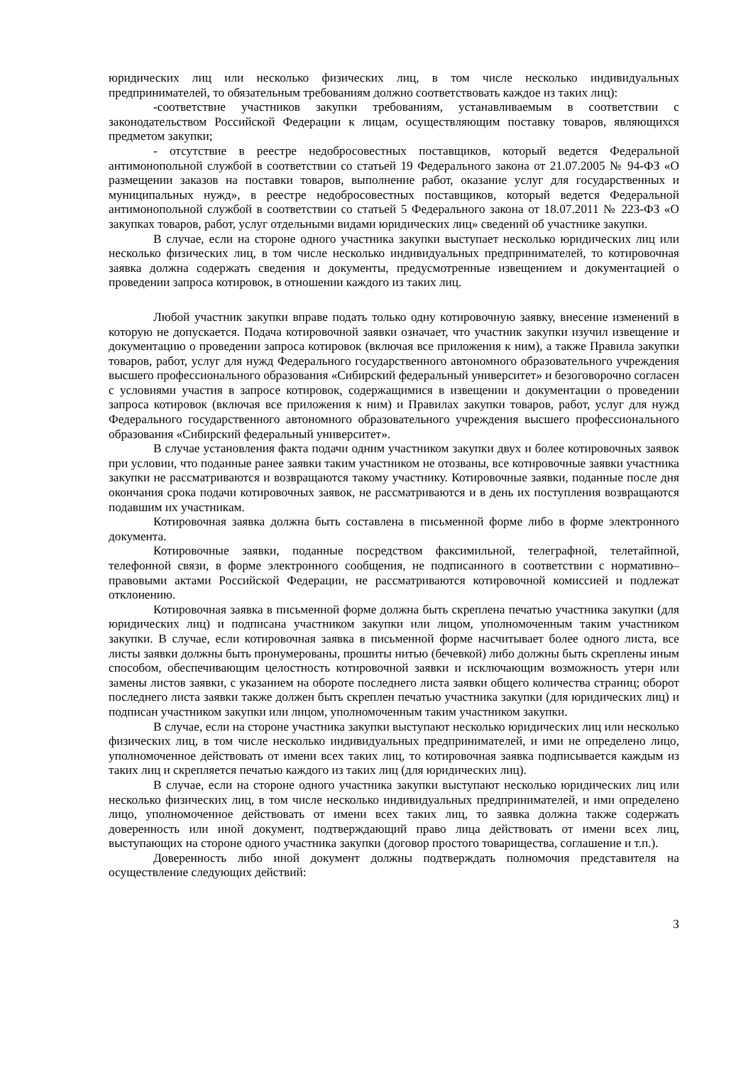юридических лиц или несколько физических лиц, в том числе несколько индивидуальных предпринимателей, то обязательным требованиям должно соответствовать каждое из таких лиц):
-соответствие участников закупки требованиям, устанавливаемым в соответствии с законодательством Российской Федерации к лицам, осуществляющим поставку товаров, являющихся предметом закупки;
- отсутствие в реестре недобросовестных поставщиков, который ведется Федеральной антимонопольной службой в соответствии со статьей 19 Федерального закона от 21.07.2005 № 94-ФЗ «О размещении заказов на поставки товаров, выполнение работ, оказание услуг для государственных и муниципальных нужд», в реестре недобросовестных поставщиков, который ведется Федеральной антимонопольной службой в соответствии со статьей 5 Федерального закона от 18.07.2011 № 223-ФЗ «О закупках товаров, работ, услуг отдельными видами юридических лиц» сведений об участнике закупки.
В случае, если на стороне одного участника закупки выступает несколько юридических лиц или несколько физических лиц, в том числе несколько индивидуальных предпринимателей, то котировочная заявка должна содержать сведения и документы, предусмотренные извещением и документацией о проведении запроса котировок, в отношении каждого из таких лиц.
Любой участник закупки вправе подать только одну котировочную заявку, внесение изменений в которую не допускается. Подача котировочной заявки означает, что участник закупки изучил извещение и документацию о проведении запроса котировок (включая все приложения к ним), а также Правила закупки товаров, работ, услуг для нужд Федерального государственного автономного образовательного учреждения высшего профессионального образования «Сибирский федеральный университет» и безоговорочно согласен с условиями участия в запросе котировок, содержащимися в извещении и документации о проведении запроса котировок (включая все приложения к ним) и Правилах закупки товаров, работ, услуг для нужд Федерального государственного автономного образовательного учреждения высшего профессионального образования «Сибирский федеральный университет».
В случае установления факта подачи одним участником закупки двух и более котировочных заявок при условии, что поданные ранее заявки таким участником не отозваны, все котировочные заявки участника закупки не рассматриваются и возвращаются такому участнику. Котировочные заявки, поданные после дня окончания срока подачи котировочных заявок, не рассматриваются и в день их поступления возвращаются подавшим их участникам.
Котировочная заявка должна быть составлена в письменной форме либо в форме электронного документа.
Котировочные заявки, поданные посредством факсимильной, телеграфной, телетайпной, телефонной связи, в форме электронного сообщения, не подписанного в соответствии с нормативно–правовыми актами Российской Федерации, не рассматриваются котировочной комиссией и подлежат отклонению.
Котировочная заявка в письменной форме должна быть скреплена печатью участника закупки (для юридических лиц) и подписана участником закупки или лицом, уполномоченным таким участником закупки. В случае, если котировочная заявка в письменной форме насчитывает более одного листа, все листы заявки должны быть пронумерованы, прошиты нитью (бечевкой) либо должны быть скреплены иным способом, обеспечивающим целостность котировочной заявки и исключающим возможность утери или замены листов заявки, с указанием на обороте последнего листа заявки общего количества страниц; оборот последнего листа заявки также должен быть скреплен печатью участника закупки (для юридических лиц) и подписан участником закупки или лицом, уполномоченным таким участником закупки.
В случае, если на стороне участника закупки выступают несколько юридических лиц или несколько физических лиц, в том числе несколько индивидуальных предпринимателей, и ими не определено лицо, уполномоченное действовать от имени всех таких лиц, то котировочная заявка подписывается каждым из таких лиц и скрепляется печатью каждого из таких лиц (для юридических лиц).
В случае, если на стороне одного участника закупки выступают несколько юридических лиц или несколько физических лиц, в том числе несколько индивидуальных предпринимателей, и ими определено лицо, уполномоченное действовать от имени всех таких лиц, то заявка должна также содержать доверенность или иной документ, подтверждающий право лица действовать от имени всех лиц, выступающих на стороне одного участника закупки (договор простого товарищества, соглашение и т.п.).
Доверенность либо иной документ должны подтверждать полномочия представителя на осуществление следующих действий:
3